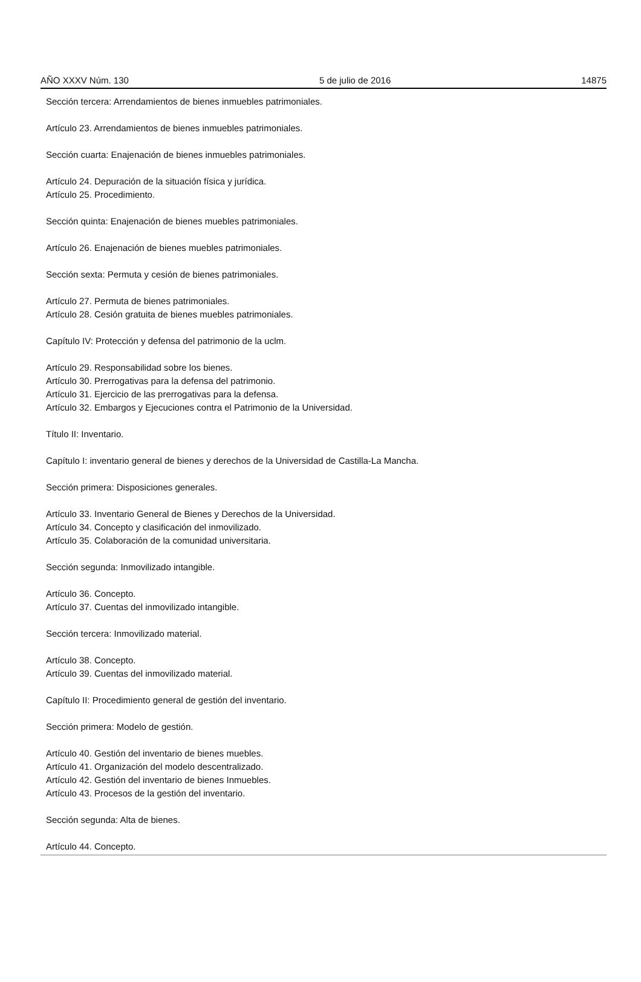AÑO XXXV Núm. 130 5 de julio de 2016 14875
Sección tercera: Arrendamientos de bienes inmuebles patrimoniales.
Artículo 23. Arrendamientos de bienes inmuebles patrimoniales.
Sección cuarta: Enajenación de bienes inmuebles patrimoniales.
Artículo 24. Depuración de la situación física y jurídica.
Artículo 25. Procedimiento.
Sección quinta: Enajenación de bienes muebles patrimoniales.
Artículo 26. Enajenación de bienes muebles patrimoniales.
Sección sexta: Permuta y cesión de bienes patrimoniales.
Artículo 27. Permuta de bienes patrimoniales.
Artículo 28. Cesión gratuita de bienes muebles patrimoniales.
Capítulo IV: Protección y defensa del patrimonio de la uclm.
Artículo 29. Responsabilidad sobre los bienes.
Artículo 30. Prerrogativas para la defensa del patrimonio.
Artículo 31. Ejercicio de las prerrogativas para la defensa.
Artículo 32. Embargos y Ejecuciones contra el Patrimonio de la Universidad.
Título II: Inventario.
Capítulo I: inventario general de bienes y derechos de la Universidad de Castilla-La Mancha.
Sección primera: Disposiciones generales.
Artículo 33. Inventario General de Bienes y Derechos de la Universidad.
Artículo 34. Concepto y clasificación del inmovilizado.
Artículo 35. Colaboración de la comunidad universitaria.
Sección segunda: Inmovilizado intangible.
Artículo 36. Concepto.
Artículo 37. Cuentas del inmovilizado intangible.
Sección tercera: Inmovilizado material.
Artículo 38. Concepto.
Artículo 39. Cuentas del inmovilizado material.
Capítulo II: Procedimiento general de gestión del inventario.
Sección primera: Modelo de gestión.
Artículo 40. Gestión del inventario de bienes muebles.
Artículo 41. Organización del modelo descentralizado.
Artículo 42. Gestión del inventario de bienes Inmuebles.
Artículo 43. Procesos de la gestión del inventario.
Sección segunda: Alta de bienes.
Artículo 44. Concepto.